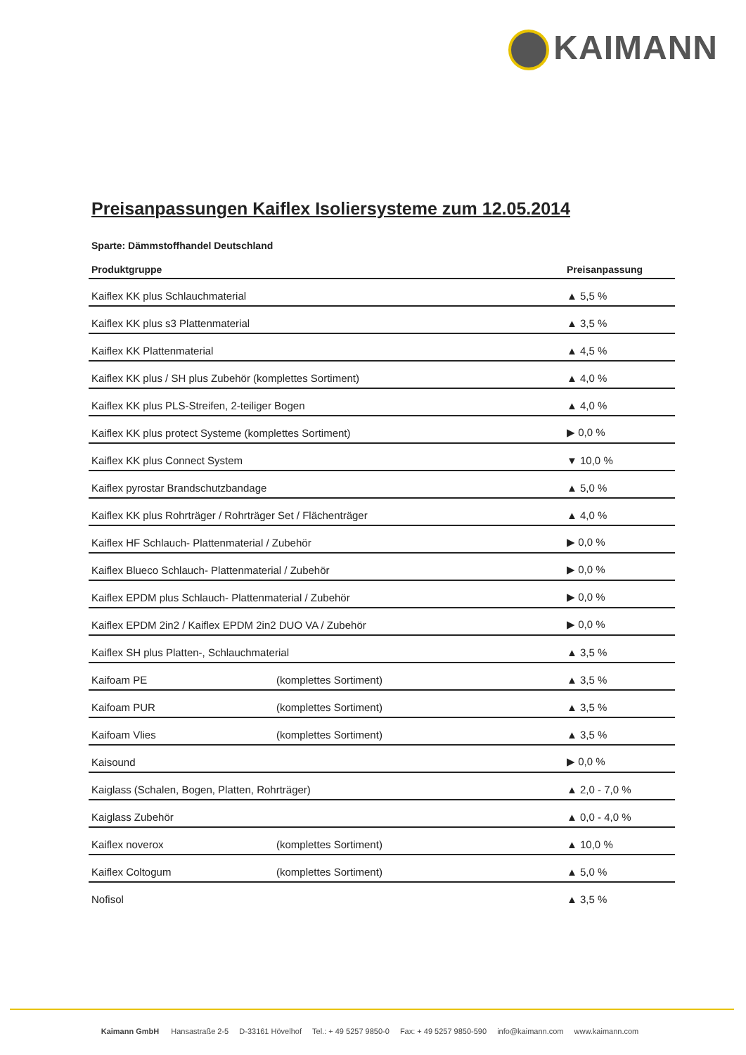KAIMANN
Preisanpassungen Kaiflex Isoliersysteme zum 12.05.2014
Sparte: Dämmstoffhandel Deutschland
| Produktgruppe | | Preisanpassung |
| --- | --- | --- |
| Kaiflex KK plus Schlauchmaterial | | ▲ 5,5 % |
| Kaiflex KK plus s3 Plattenmaterial | | ▲ 3,5 % |
| Kaiflex KK Plattenmaterial | | ▲ 4,5 % |
| Kaiflex KK plus / SH plus Zubehör (komplettes Sortiment) | | ▲ 4,0 % |
| Kaiflex KK plus PLS-Streifen, 2-teiliger Bogen | | ▲ 4,0 % |
| Kaiflex KK plus protect Systeme (komplettes Sortiment) | | ▶ 0,0 % |
| Kaiflex KK plus Connect System | | ▼ 10,0 % |
| Kaiflex pyrostar Brandschutzbandage | | ▲ 5,0 % |
| Kaiflex KK plus Rohrträger / Rohrträger Set / Flächenträger | | ▲ 4,0 % |
| Kaiflex HF Schlauch- Plattenmaterial / Zubehör | | ▶ 0,0 % |
| Kaiflex Blueco Schlauch- Plattenmaterial / Zubehör | | ▶ 0,0 % |
| Kaiflex EPDM plus Schlauch- Plattenmaterial / Zubehör | | ▶ 0,0 % |
| Kaiflex EPDM 2in2 / Kaiflex EPDM 2in2 DUO VA / Zubehör | | ▶ 0,0 % |
| Kaiflex SH plus Platten-, Schlauchmaterial | | ▲ 3,5 % |
| Kaifoam PE | (komplettes Sortiment) | ▲ 3,5 % |
| Kaifoam PUR | (komplettes Sortiment) | ▲ 3,5 % |
| Kaifoam Vlies | (komplettes Sortiment) | ▲ 3,5 % |
| Kaisound | | ▶ 0,0 % |
| Kaiglass (Schalen, Bogen, Platten, Rohrträger) | | ▲ 2,0 - 7,0 % |
| Kaiglass Zubehör | | ▲ 0,0 - 4,0 % |
| Kaiflex noverox | (komplettes Sortiment) | ▲ 10,0 % |
| Kaiflex Coltogum | (komplettes Sortiment) | ▲ 5,0 % |
| Nofisol | | ▲ 3,5 % |
Kaimann GmbH Hansastraße 2-5 D-33161 Hövelhof Tel.: + 49 5257 9850-0 Fax: + 49 5257 9850-590 info@kaimann.com www.kaimann.com